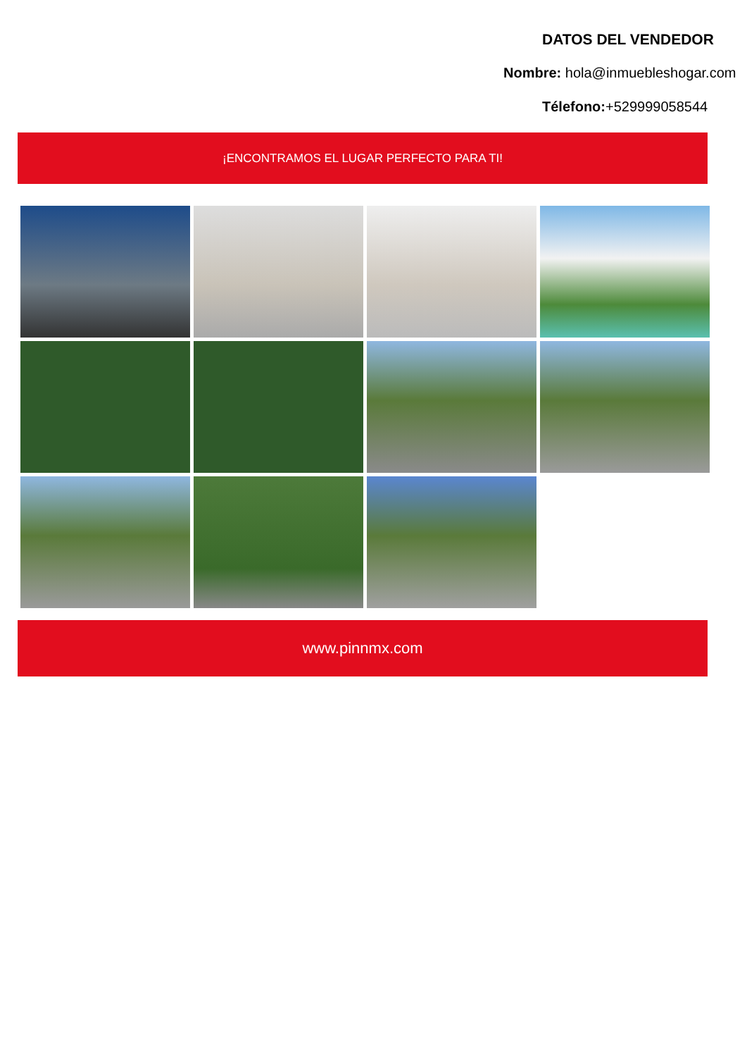DATOS DEL VENDEDOR
Nombre: hola@inmuebleshogar.com
Télefono:+529999058544
¡ENCONTRAMOS EL LUGAR PERFECTO PARA TI!
www.pinnmx.com